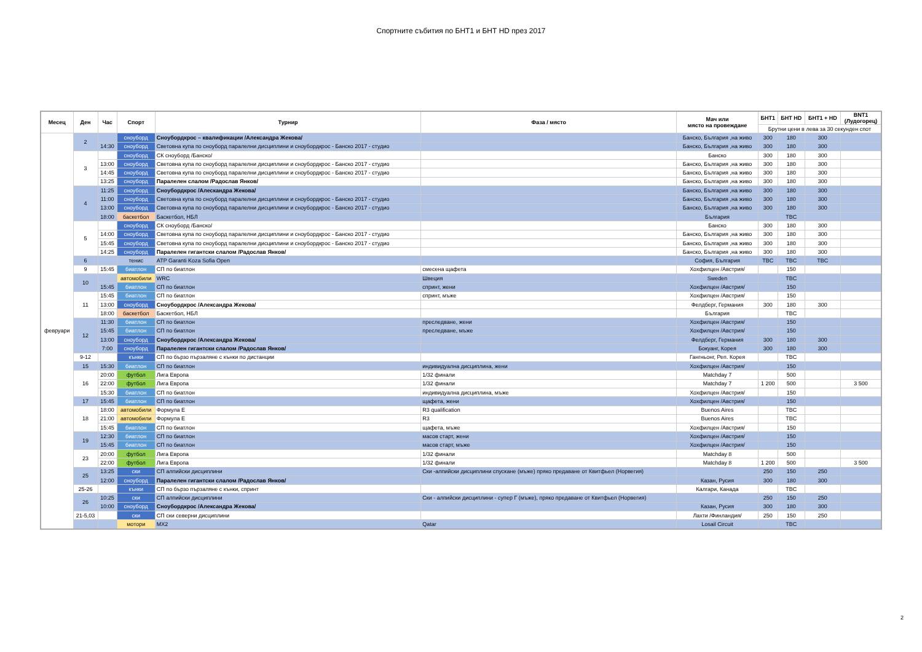Спортните събития по БНТ1 и БНТ HD през 2017
| Месец | Ден | Час | Спорт | Турнир | Фаза / място | Мач или място на провеждане | БНТ1 | БНТ HD | БНТ1 + HD | BNT1 (Лудогорец) |
| --- | --- | --- | --- | --- | --- | --- | --- | --- | --- | --- |
| | | | | | | | Брутни цени в лева за 30 секунден спот | | | |
| февруари | 2 | | сноуборд | Сноубордкрос – квалификации /Александра Жекова/ | | Банско, България ,на живо | 300 | 180 | 300 | |
| | | 14:30 | сноуборд | Световна купа по сноуборд паралелни дисциплини и сноубордкрос - Банско 2017 - студио | | Банско, България ,на живо | 300 | 180 | 300 | |
| | 3 | | сноуборд | СК сноуборд /Банско/ | | Банско | 300 | 180 | 300 | |
| | | 13:00 | сноуборд | Световна купа по сноуборд паралелни дисциплини и сноубордкрос - Банско 2017 - студио | | Банско, България ,на живо | 300 | 180 | 300 | |
| | | 14:45 | сноуборд | Световна купа по сноуборд паралелни дисциплини и сноубордкрос - Банско 2017 - студио | | Банско, България ,на живо | 300 | 180 | 300 | |
| | | 13:25 | сноуборд | Паралелен слалом /Радослав Янков/ | | Банско, България ,на живо | 300 | 180 | 300 | |
| | 4 | 11:25 | сноуборд | Сноубордкрос /Алескандра Жекова/ | | Банско, България ,на живо | 300 | 180 | 300 | |
| | | 11:00 | сноуборд | Световна купа по сноуборд паралелни дисциплини и сноубордкрос - Банско 2017 - студио | | Банско, България ,на живо | 300 | 180 | 300 | |
| | | 13:00 | сноуборд | Световна купа по сноуборд паралелни дисциплини и сноубордкрос - Банско 2017 - студио | | Банско, България ,на живо | 300 | 180 | 300 | |
| | | 18:00 | баскетбол | Баскетбол, НБЛ | | България | | TBC | | |
| | 5 | | сноуборд | СК сноуборд /Банско/ | | Банско | 300 | 180 | 300 | |
| | | 14:00 | сноуборд | Световна купа по сноуборд паралелни дисциплини и сноубордкрос - Банско 2017 - студио | | Банско, България ,на живо | 300 | 180 | 300 | |
| | | 15:45 | сноуборд | Световна купа по сноуборд паралелни дисциплини и сноубордкрос - Банско 2017 - студио | | Банско, България ,на живо | 300 | 180 | 300 | |
| | | 14:25 | сноуборд | Паралелен гигантски слалом /Радослав Янков/ | | Банско, България ,на живо | 300 | 180 | 300 | |
| | 6 | | тенис | ATP Garanti Koza Sofia Open | | София, България | TBC | TBC | TBC | |
| | 9 | 15:45 | биатлон | СП по биатлон | смесена щафета | Хохфилцен /Австрия/ | | 150 | | |
| | 10 | | автомобили | WRC | Швеция | Sweden | | TBC | | |
| | | 15:45 | биатлон | СП по биатлон | спринт, жени | Хохфилцен /Австрия/ | | 150 | | |
| | 11 | 15:45 | биатлон | СП по биатлон | спринт, мъже | Хохфилцен /Австрия/ | | 150 | | |
| | | 13:00 | сноуборд | Сноубордкрос /Александра Жекова/ | | Фелдберг, Германия | 300 | 180 | 300 | |
| | | 18:00 | баскетбол | Баскетбол, НБЛ | | България | | TBC | | |
| | 12 | 11:30 | биатлон | СП по биатлон | преследване, жени | Хохфилцен /Австрия/ | | 150 | | |
| | | 15:45 | биатлон | СП по биатлон | преследване, мъже | Хохфилцен /Австрия/ | | 150 | | |
| | | 13:00 | сноуборд | Сноубордкрос /Александра Жекова/ | | Фелдберг, Германия | 300 | 180 | 300 | |
| | | 7:00 | сноуборд | Паралелен гигантски слалом /Радослав Янков/ | | Бокуанг, Корея | 300 | 180 | 300 | |
| | 9-12 | | кънки | СП по бързо пързаляне с кънки по дистанции | | Гангньонг, Реп. Корея | | TBC | | |
| | 15 | 15:30 | биатлон | СП по биатлон | индивидуална дисциплина, жени | Хохфилцен /Австрия/ | | 150 | | |
| | 16 | 20:00 | футбол | Лига Европа | 1/32 финали | Matchday 7 | | 500 | | |
| | | 22:00 | футбол | Лига Европа | 1/32 финали | Matchday 7 | 1 200 | 500 | | 3 500 |
| | | 15:30 | биатлон | СП по биатлон | индивидуална дисциплина, мъже | Хохфилцен /Австрия/ | | 150 | | |
| | 17 | 15:45 | биатлон | СП по биатлон | щафета, жени | Хохфилцен /Австрия/ | | 150 | | |
| | 18 | 18:00 | автомобили | Формула Е | R3 qualification | Buenos Aires | | TBC | | |
| | | 21:00 | автомобили | Формула Е | R3 | Buenos Aires | | TBC | | |
| | | 15:45 | биатлон | СП по биатлон | щафета, мъже | Хохфилцен /Австрия/ | | 150 | | |
| | 19 | 12:30 | биатлон | СП по биатлон | масов старт, жени | Хохфилцен /Австрия/ | | 150 | | |
| | | 15:45 | биатлон | СП по биатлон | масов старт, мъже | Хохфилцен /Австрия/ | | 150 | | |
| | 23 | 20:00 | футбол | Лига Европа | 1/32 финали | Matchday 8 | | 500 | | |
| | | 22:00 | футбол | Лига Европа | 1/32 финали | Matchday 8 | 1 200 | 500 | | 3 500 |
| | 25 | 13:25 | ски | СП алпийски дисциплини | Ски -алпийски дисциплини спускане (мъже) пряко предаване от Квитфьел (Норвегия) | | 250 | 150 | 250 | |
| | | 12:00 | сноуборд | Паралелен гигантски слалом /Радослав Янков/ | | Казан, Русия | 300 | 180 | 300 | |
| | 25-26 | | кънки | СП по бързо пързаляне с кънки, спринт | | Калгари, Канада | | TBC | | |
| | 26 | 10:25 | ски | СП алпийски дисциплини | Ски - алпийски дисциплини - супер Г (мъже), пряко предаване от Квитфьел (Норвегия) | | 250 | 150 | 250 | |
| | | 10:00 | сноуборд | Сноубордкрос /Александра Жекова/ | | Казан, Русия | 300 | 180 | 300 | |
| | 21-5,03 | | ски | СП ски северни дисциплини | | Лахти /Финландия/ | 250 | 150 | 250 | |
| | | | мотори | MX2 | Qatar | Losail Circuit | | TBC | | |
2